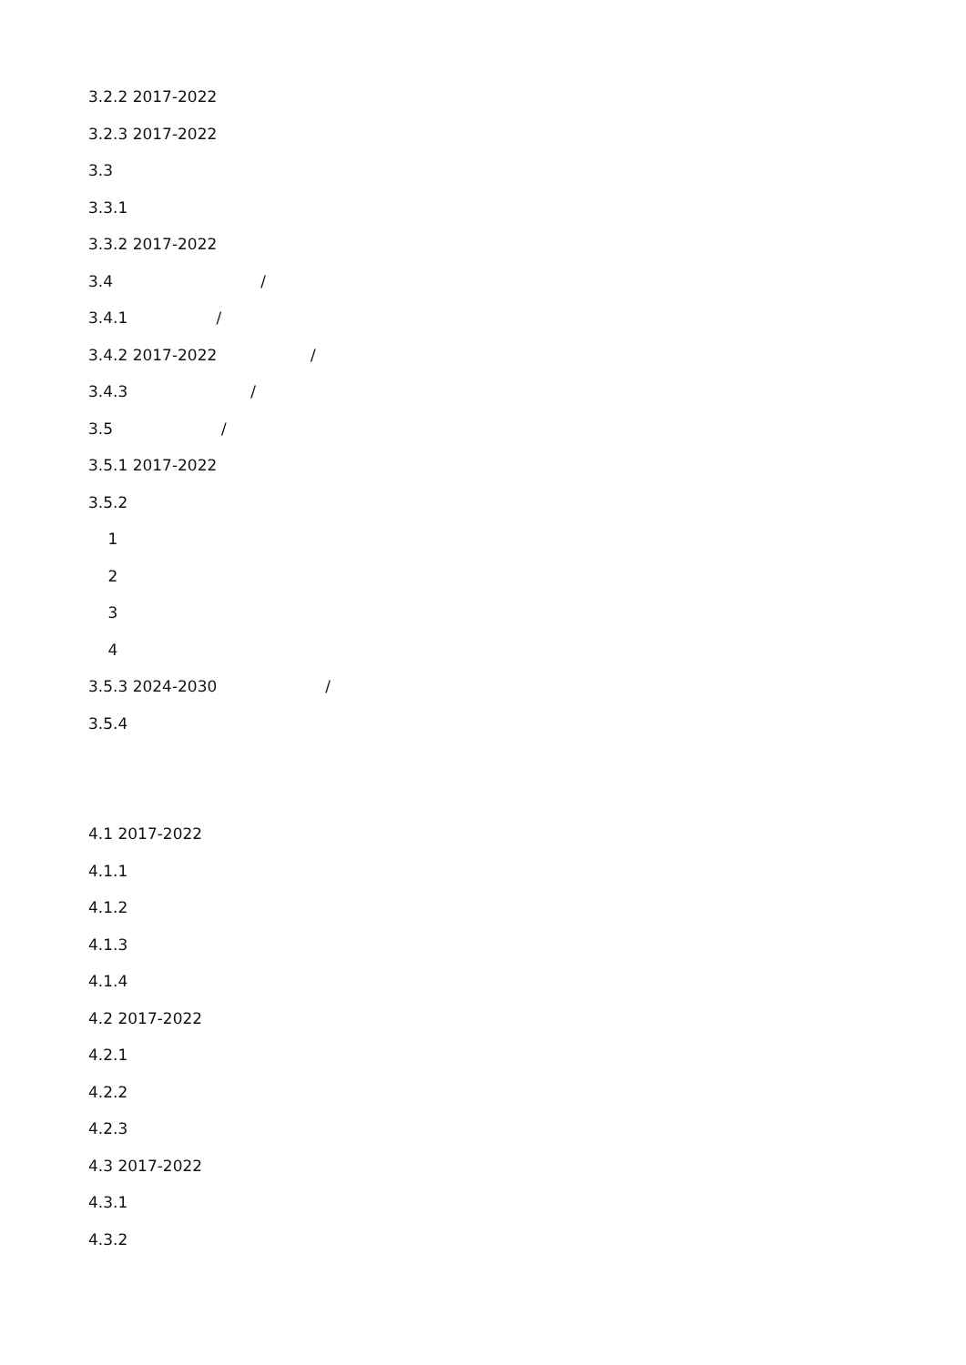3.2.2 2017-2022
3.2.3 2017-2022
3.3
3.3.1
3.3.2 2017-2022
3.4 /
3.4.1 /
3.4.2 2017-2022 /
3.4.3 /
3.5 /
3.5.1 2017-2022
3.5.2
1
2
3
4
3.5.3 2024-2030 /
3.5.4
4.1 2017-2022
4.1.1
4.1.2
4.1.3
4.1.4
4.2 2017-2022
4.2.1
4.2.2
4.2.3
4.3 2017-2022
4.3.1
4.3.2